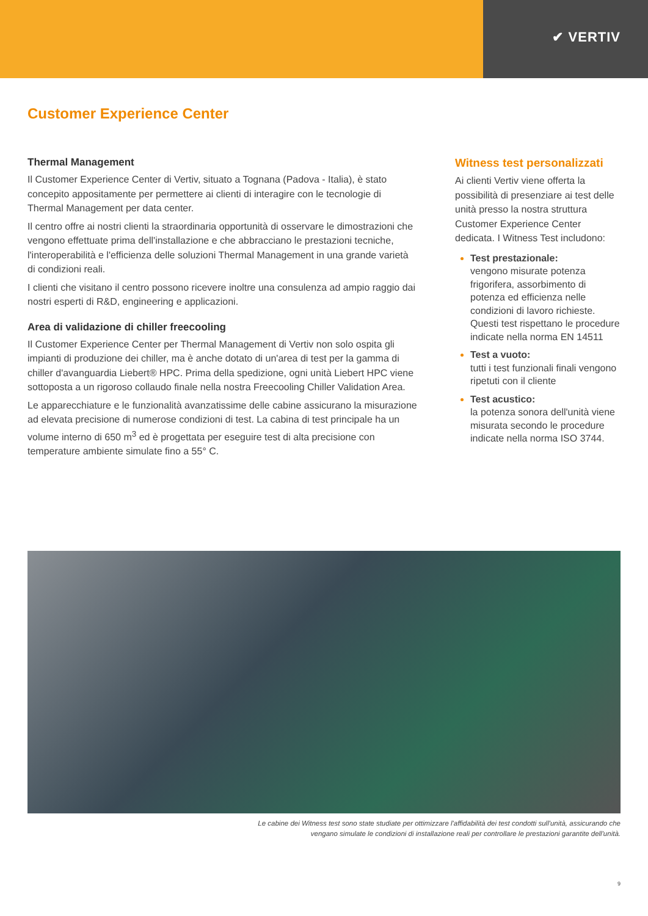✔ VERTIV
Customer Experience Center
Thermal Management
Il Customer Experience Center di Vertiv, situato a Tognana (Padova - Italia), è stato concepito appositamente per permettere ai clienti di interagire con le tecnologie di Thermal Management per data center.
Il centro offre ai nostri clienti la straordinaria opportunità di osservare le dimostrazioni che vengono effettuate prima dell'installazione e che abbracciano le prestazioni tecniche, l'interoperabilità e l'efficienza delle soluzioni Thermal Management in una grande varietà di condizioni reali.
I clienti che visitano il centro possono ricevere inoltre una consulenza ad ampio raggio dai nostri esperti di R&D, engineering e applicazioni.
Area di validazione di chiller freecooling
Il Customer Experience Center per Thermal Management di Vertiv non solo ospita gli impianti di produzione dei chiller, ma è anche dotato di un'area di test per la gamma di chiller d'avanguardia Liebert® HPC. Prima della spedizione, ogni unità Liebert HPC viene sottoposta a un rigoroso collaudo finale nella nostra Freecooling Chiller Validation Area.
Le apparecchiature e le funzionalità avanzatissime delle cabine assicurano la misurazione ad elevata precisione di numerose condizioni di test. La cabina di test principale ha un volume interno di 650 m<sup>3</sup> ed è progettata per eseguire test di alta precisione con temperature ambiente simulate fino a 55° C.
Witness test personalizzati
Ai clienti Vertiv viene offerta la possibilità di presenziare ai test delle unità presso la nostra struttura Customer Experience Center dedicata. I Witness Test includono:
Test prestazionale:
vengono misurate potenza frigorifera, assorbimento di potenza ed efficienza nelle condizioni di lavoro richieste. Questi test rispettano le procedure indicate nella norma EN 14511
Test a vuoto:
tutti i test funzionali finali vengono ripetuti con il cliente
Test acustico:
la potenza sonora dell'unità viene misurata secondo le procedure indicate nella norma ISO 3744.
Le cabine dei Witness test sono state studiate per ottimizzare l'affidabilità dei test condotti sull'unità, assicurando che
vengano simulate le condizioni di installazione reali per controllare le prestazioni garantite dell'unità.
9